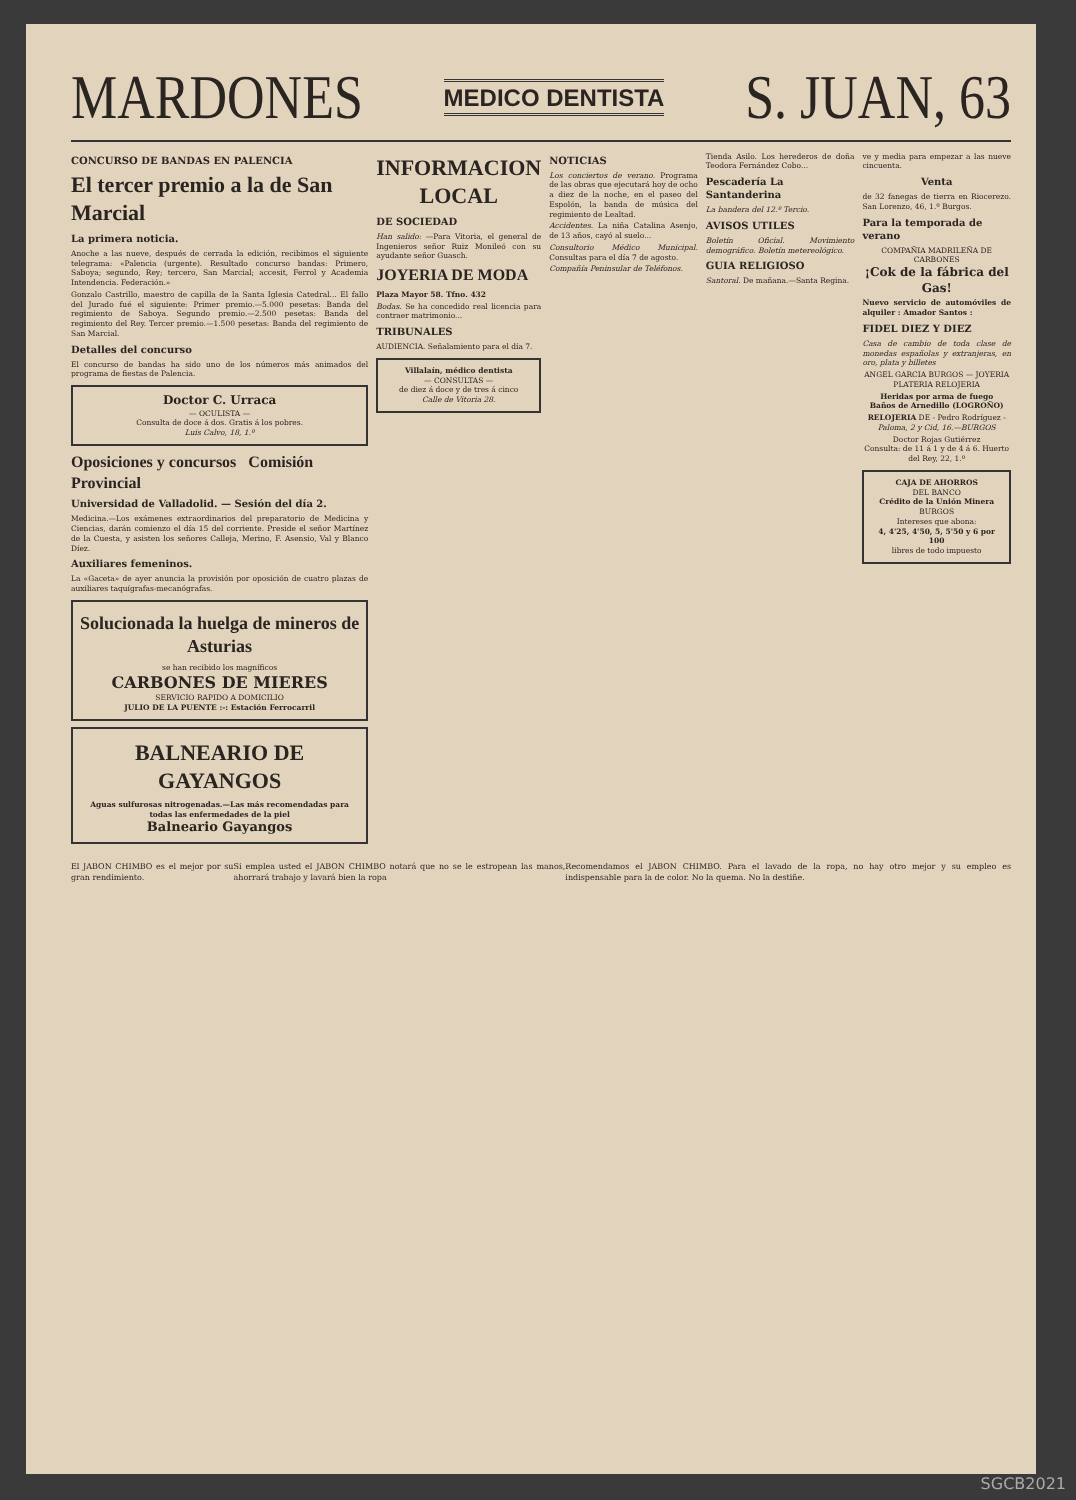MARDONES MEDICO DENTISTA S. JUAN, 63
CONCURSO DE BANDAS EN PALENCIA
El tercer premio a la de San Marcial
La primera noticia.
Anoche a las nueve, después de cerrada la edición, recibimos el siguiente telegrama: «Palencia (urgente). Resultado concurso bandas: Primero, Saboya; segundo, Rey; tercero, San Marcial; accesit, Ferrol y Academia Intendencia. Federación.»
Gonzalo Castrillo, maestro de capilla de la Santa Iglesia Catedral... El fallo del Jurado fué el siguiente: Primer premio.—5.000 pesetas: Banda del regimiento de Saboya. Segundo premio.—2.500 pesetas: Banda del regimiento del Rey. Tercer premio.—1.500 pesetas: Banda del regimiento de San Marcial.
Detalles del concurso
El concurso de bandas ha sido uno de los números más animados del programa de fiestas de Palencia.
Doctor C. Urraca
— OCULISTA —
Consulta de doce á dos. Gratis á los pobres.
Luis Calvo, 18, 1.º
Oposiciones y concursos Comisión Provincial
Universidad de Valladolid. — Sesión del día 2.
Medicina.—Los exámenes extraordinarios del preparatorio de Medicina y Ciencias, darán comienzo el día 15 del corriente. Preside el señor Martínez de la Cuesta, y asisten los señores Calleja, Merino, F. Asensio, Val y Blanco Díez.
Auxiliares femeninos.
La «Gaceta» de ayer anuncia la provisión por oposición de cuatro plazas de auxiliares taquígrafas-mecanógrafas.
Solucionada la huelga de mineros de Asturias
se han recibido los magníficos
CARBONES DE MIERES
SERVICIO RAPIDO A DOMICILIO
JULIO DE LA PUENTE :-: Estación Ferrocarril
BALNEARIO DE GAYANGOS
Aguas sulfurosas nitrogenadas.—Las más recomendadas para todas las enfermedades de la piel
Balneario Gayangos
INFORMACION LOCAL
DE SOCIEDAD
Han salido: —Para Vitoria, el general de Ingenieros señor Ruiz Monileó con su ayudante señor Guasch.
JOYERIA DE MODA
Plaza Mayor 58. Tfno. 432
Bodas. Se ha concedido real licencia para contraer matrimonio...
TRIBUNALES
AUDIENCIA. Señalamiento para el día 7.
Villalaín, médico dentista
— CONSULTAS —
de diez á doce y de tres á cinco
Calle de Vitoria 28.
NOTICIAS
Los conciertos de verano. Programa de las obras que ejecutará hoy de ocho a diez de la noche, en el paseo del Espolón, la banda de música del regimiento de Lealtad.
Accidentes. La niña Catalina Asenjo, de 13 años, cayó al suelo...
Consultorio Médico Municipal. Consultas para el día 7 de agosto.
Compañía Peninsular de Teléfonos.
Tienda Asilo. Los herederos de doña Teodora Fernández Cobo...
Pescadería La Santanderina
La bandera del 12.º Tercio.
AVISOS UTILES
Boletín Oficial. Movimiento demográfico. Boletín metereológico.
GUIA RELIGIOSO
Santoral. De mañana.—Santa Regina.
ve y media para empezar a las nueve cincuenta.
Venta
de 32 fanegas de tierra en Riocerezo. San Lorenzo, 46, 1.º Burgos.
Para la temporada de verano
COMPAÑIA MADRILEÑA DE CARBONES
¡Cok de la fábrica del Gas!
Nuevo servicio de automóviles de alquiler : Amador Santos :
FIDEL DIEZ Y DIEZ
Casa de cambio de toda clase de monedas españolas y extranjeras, en oro, plata y billetes
ANGEL GARCIA BURGOS — JOYERIA PLATERIA RELOJERIA
Heridas por arma de fuego
Baños de Arnedillo (LOGROÑO)
RELOJERIA DE - Pedro Rodríguez -
Paloma, 2 y Cid, 16.—BURGOS
Doctor Rojas Gutiérrez
Consulta: de 11 á 1 y de 4 á 6. Huerto del Rey, 22, 1.º
CAJA DE AHORROS
DEL BANCO
Crédito de la Unión Minera
BURGOS
Intereses que abona:
4, 4'25, 4'50, 5, 5'50 y 6 por 100
libres de todo impuesto
El JABON CHIMBO es el mejor por su gran rendimiento.
Si emplea usted el JABON CHIMBO notará que no se le estropean las manos, ahorrará trabajo y lavará bien la ropa
Recomendamos el JABON CHIMBO. Para el lavado de la ropa, no hay otro mejor y su empleo es indispensable para la de color. No la quema. No la destiñe.
SGCB2021